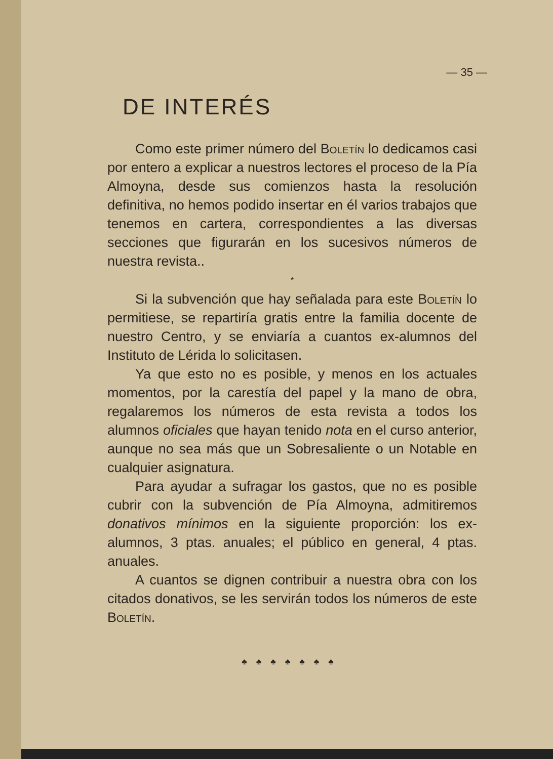— 35 —
DE INTERÉS
Como este primer número del Boletín lo dedicamos casi por entero a explicar a nuestros lectores el proceso de la Pía Almoyna, desde sus comienzos hasta la resolución definitiva, no hemos podido insertar en él varios trabajos que tenemos en cartera, correspondientes a las diversas secciones que figurarán en los sucesivos números de nuestra revista..
*
Si la subvención que hay señalada para este Boletín lo permitiese, se repartiría gratis entre la familia docente de nuestro Centro, y se enviaría a cuantos ex-alumnos del Instituto de Lérida lo solicitasen.
Ya que esto no es posible, y menos en los actuales momentos, por la carestía del papel y la mano de obra, regalaremos los números de esta revista a todos los alumnos oficiales que hayan tenido nota en el curso anterior, aunque no sea más que un Sobresaliente o un Notable en cualquier asignatura.
Para ayudar a sufragar los gastos, que no es posible cubrir con la subvención de Pía Almoyna, admitiremos donativos mínimos en la siguiente proporción: los ex-alumnos, 3 ptas. anuales; el público en general, 4 ptas. anuales.
A cuantos se dignen contribuir a nuestra obra con los citados donativos, se les servirán todos los números de este Boletín.
♣♣♣♣♣♣♣